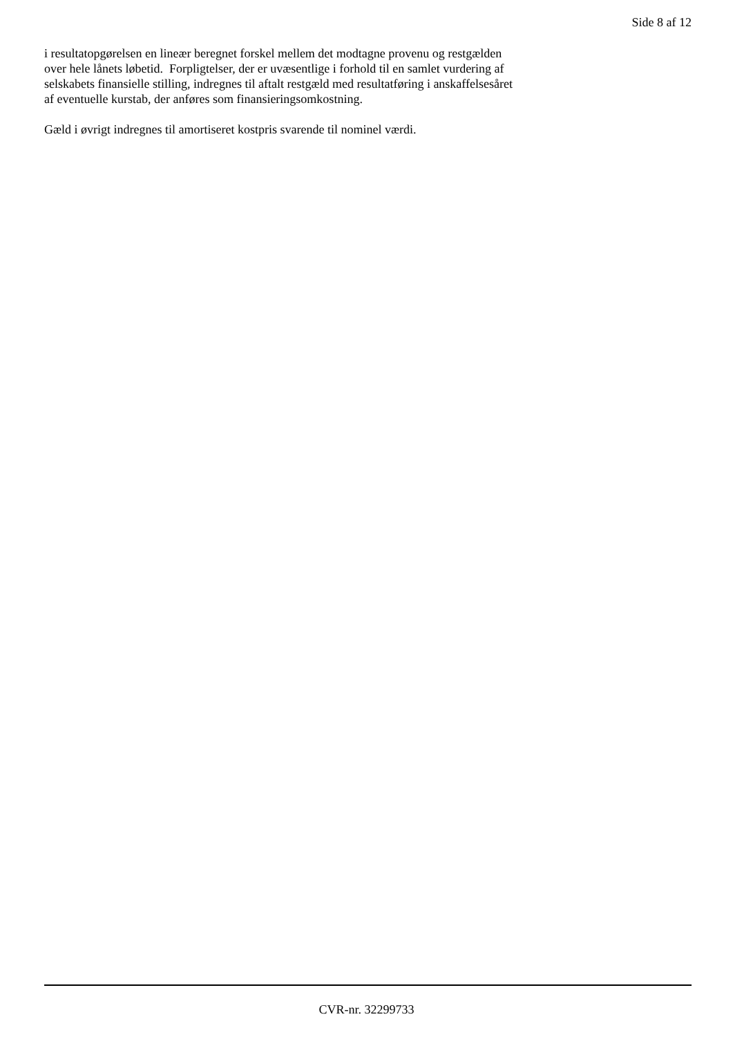Side 8 af 12
i resultatopgørelsen en lineær beregnet forskel mellem det modtagne provenu og restgælden
over hele lånets løbetid. Forpligtelser, der er uvæsentlige i forhold til en samlet vurdering af
selskabets finansielle stilling, indregnes til aftalt restgæld med resultatføring i anskaffelsesåret
af eventuelle kurstab, der anføres som finansieringsomkostning.
Gæld i øvrigt indregnes til amortiseret kostpris svarende til nominel værdi.
CVR-nr. 32299733